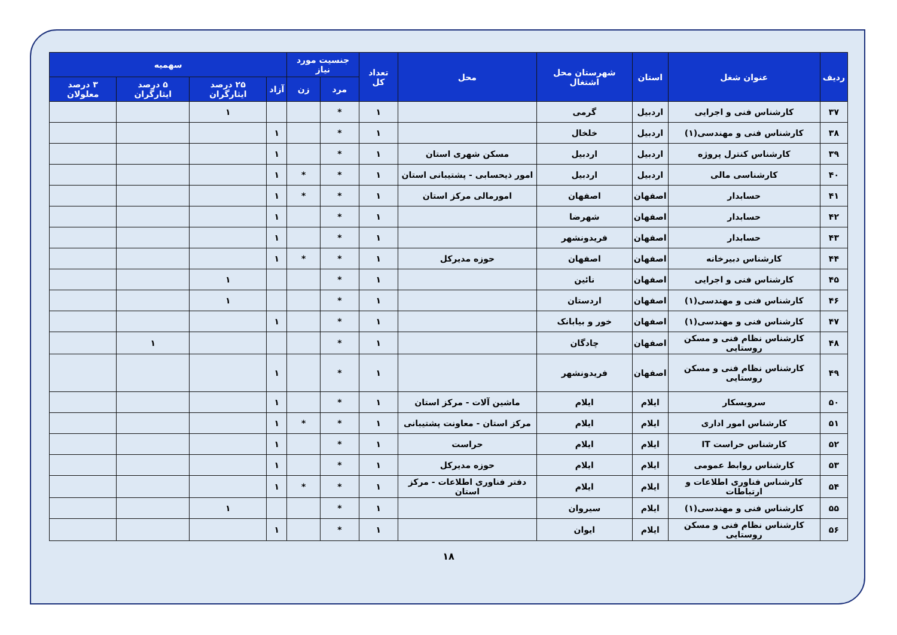| ردیف | عنوان شغل | استان | شهرستان محل اشتغال | محل | تعداد کل | جنسیت مورد نیاز | | سهمیه | | | |
| --- | --- | --- | --- | --- | --- | --- | --- | --- | --- | --- | --- |
| | | | | | | مرد | زن | آزاد | ۲۵ درصد ایثارگران | ۵ درصد ایثارگران | ۳ درصد معلولان |
| ۳۷ | کارشناس فنی و اجرایی | اردبیل | گرمی | | ۱ | * | | | ۱ | | |
| ۳۸ | کارشناس فنی و مهندسی(۱) | اردبیل | خلخال | | ۱ | * | | ۱ | | | |
| ۳۹ | کارشناس کنترل پروژه | اردبیل | اردبیل | مسکن شهری استان | ۱ | * | | ۱ | | | |
| ۴۰ | کارشناسی مالی | اردبیل | اردبیل | امور ذیحسابی - پشتیبانی استان | ۱ | * | * | ۱ | | | |
| ۴۱ | حسابدار | اصفهان | اصفهان | امورمالی مرکز استان | ۱ | * | * | ۱ | | | |
| ۴۲ | حسابدار | اصفهان | شهرضا | | ۱ | * | | ۱ | | | |
| ۴۳ | حسابدار | اصفهان | فریدونشهر | | ۱ | * | | ۱ | | | |
| ۴۴ | کارشناس دبیرخانه | اصفهان | اصفهان | حوزه مدیرکل | ۱ | * | * | ۱ | | | |
| ۴۵ | کارشناس فنی و اجرایی | اصفهان | نائین | | ۱ | * | | | ۱ | | |
| ۴۶ | کارشناس فنی و مهندسی(۱) | اصفهان | اردستان | | ۱ | * | | | ۱ | | |
| ۴۷ | کارشناس فنی و مهندسی(۱) | اصفهان | خور و بیابانک | | ۱ | * | | ۱ | | | |
| ۴۸ | کارشناس نظام فنی و مسکن روستایی | اصفهان | چادگان | | ۱ | * | | | | ۱ | |
| ۴۹ | کارشناس نظام فنی و مسکن روستایی | اصفهان | فریدونشهر | | ۱ | * | | ۱ | | | |
| ۵۰ | سرویسکار | ایلام | ایلام | ماشین آلات - مرکز استان | ۱ | * | | ۱ | | | |
| ۵۱ | کارشناس امور اداری | ایلام | ایلام | مرکز استان - معاونت پشتیبانی | ۱ | * | * | ۱ | | | |
| ۵۲ | کارشناس حراست IT | ایلام | ایلام | حراست | ۱ | * | | ۱ | | | |
| ۵۳ | کارشناس روابط عمومی | ایلام | ایلام | حوزه مدیرکل | ۱ | * | | ۱ | | | |
| ۵۴ | کارشناس فناوری اطلاعات و ارتباطات | ایلام | ایلام | دفتر فناوری اطلاعات - مرکز استان | ۱ | * | * | ۱ | | | |
| ۵۵ | کارشناس فنی و مهندسی(۱) | ایلام | سیروان | | ۱ | * | | | ۱ | | |
| ۵۶ | کارشناس نظام فنی و مسکن روستایی | ایلام | ایوان | | ۱ | * | | ۱ | | | |
۱۸